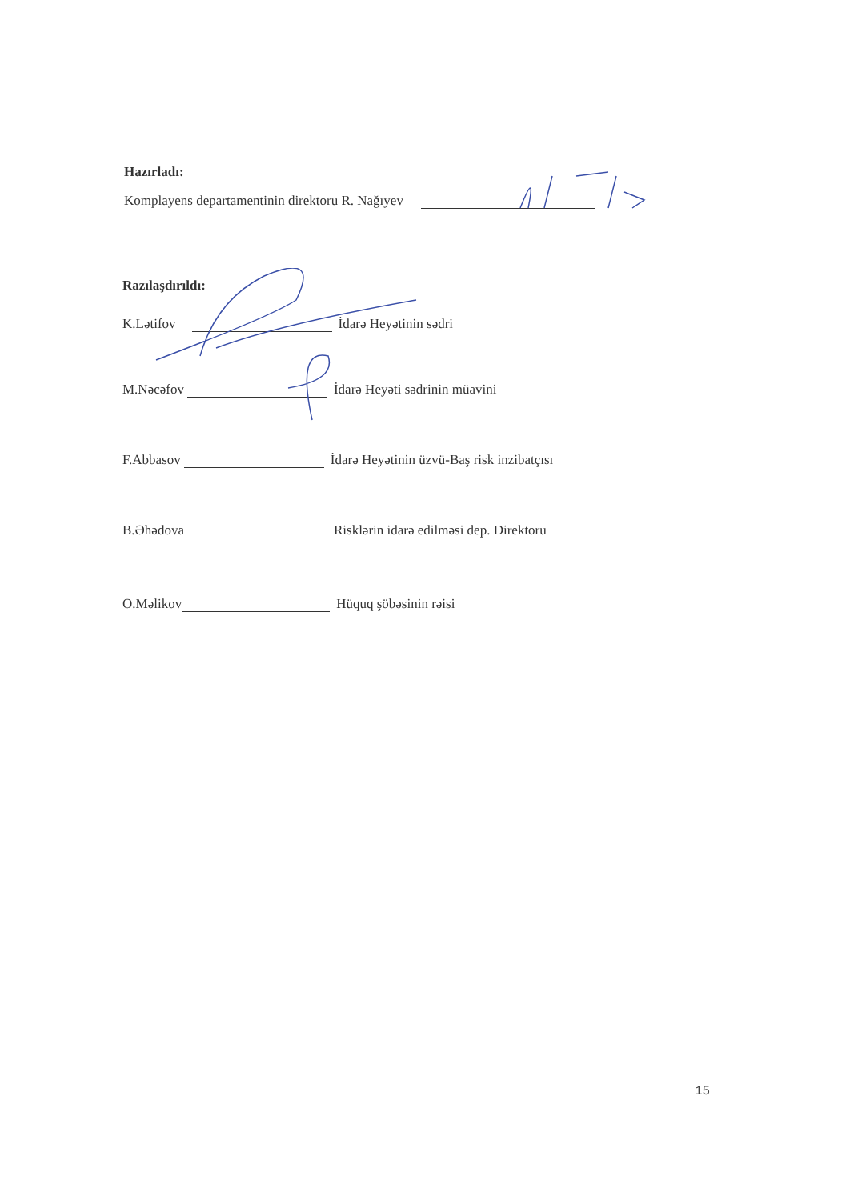Hazırladı:
Komplayens departamentinin direktoru R. Nağıyev
Razılaşdırıldı:
K.Lətifov İdarə Heyətinin sədri
M.Nəcəfov İdarə Heyəti sədrinin müavini
F.Abbasov İdarə Heyətinin üzvü-Baş risk inzibatçısı
B.Əhədova Risklərin idarə edilməsi dep. Direktoru
O.Məlikov Hüquq şöbəsinin rəisi
15